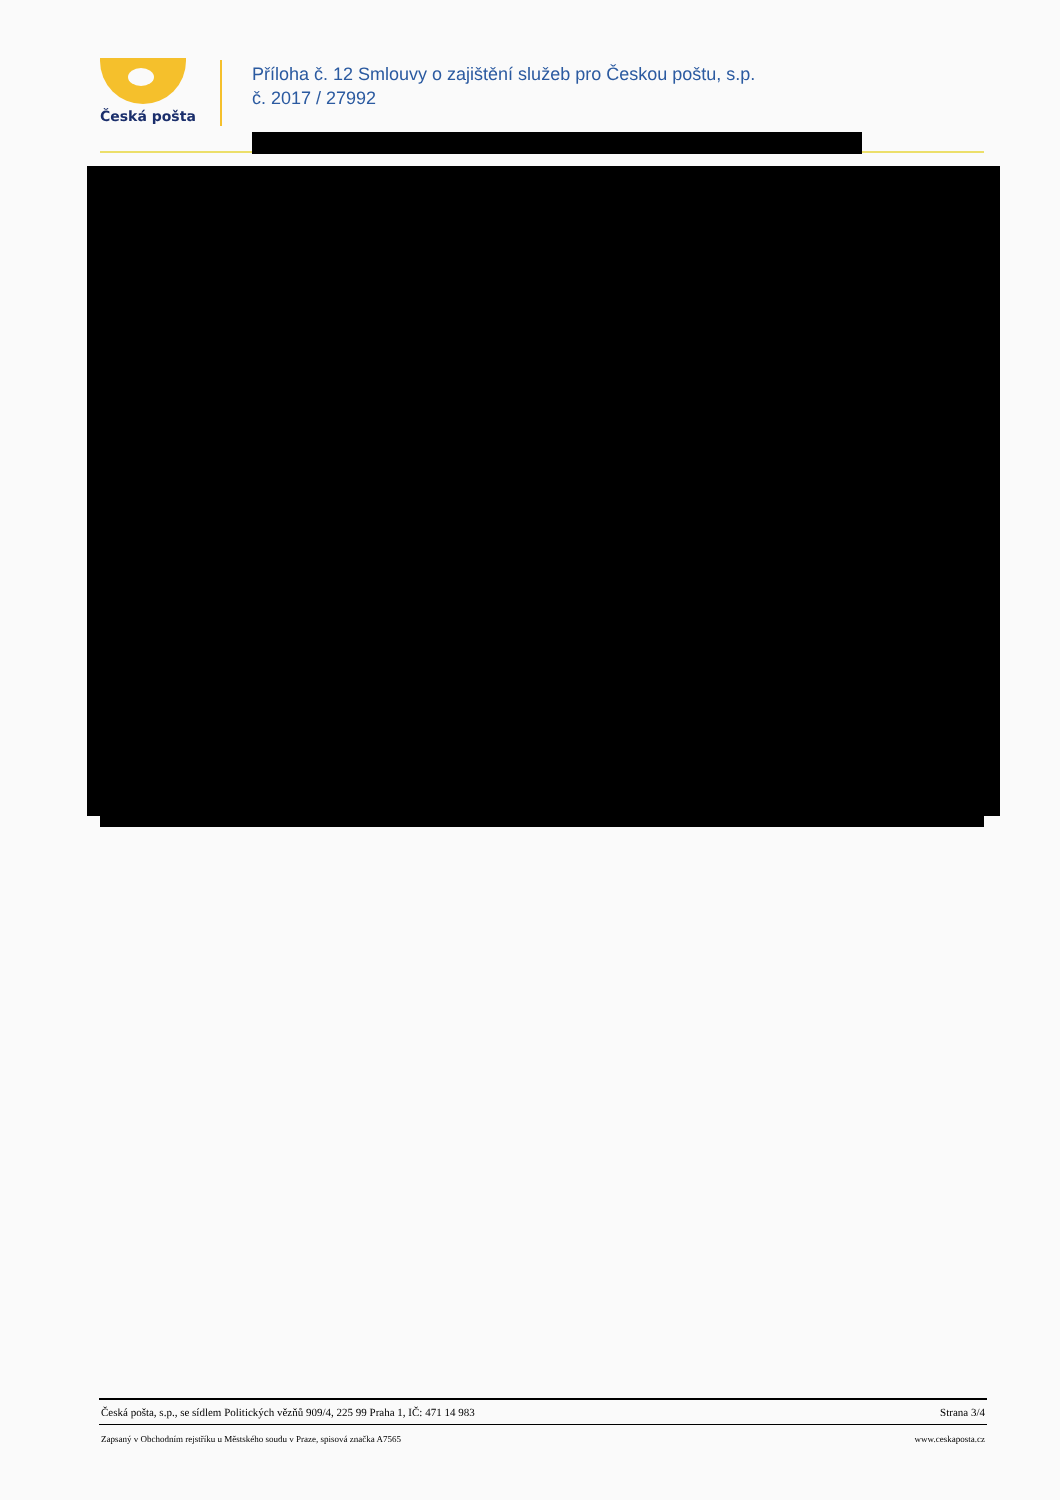Česká pošta
Příloha č. 12 Smlouvy o zajištění služeb pro Českou poštu, s.p.
č. 2017 / 27992
Česká pošta, s.p., se sídlem Politických vězňů 909/4, 225 99 Praha 1, IČ: 471 14 983 Strana 3/4
Zapsaný v Obchodním rejstříku u Městského soudu v Praze, spisová značka A7565 www.ceskaposta.cz